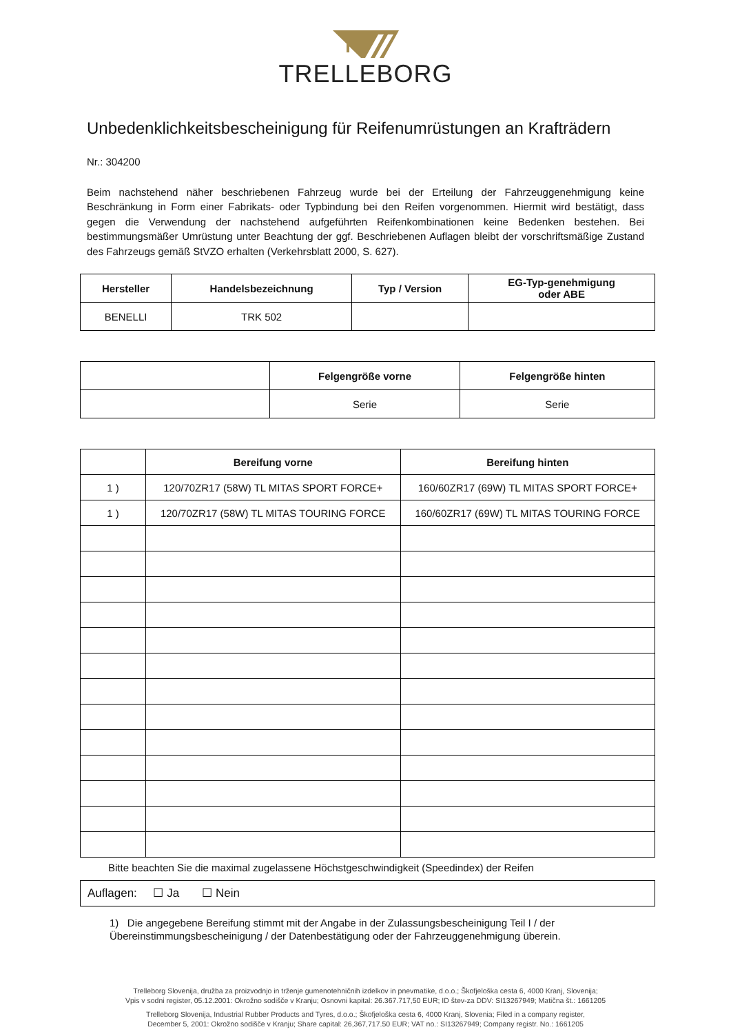TRELLEBORG
Unbedenklichkeitsbescheinigung für Reifenumrüstungen an Krafträdern
Nr.: 304200
Beim nachstehend näher beschriebenen Fahrzeug wurde bei der Erteilung der Fahrzeuggenehmigung keine Beschränkung in Form einer Fabrikats- oder Typbindung bei den Reifen vorgenommen. Hiermit wird bestätigt, dass gegen die Verwendung der nachstehend aufgeführten Reifenkombinationen keine Bedenken bestehen. Bei bestimmungsmäßer Umrüstung unter Beachtung der ggf. Beschriebenen Auflagen bleibt der vorschriftsmäßige Zustand des Fahrzeugs gemäß StVZO erhalten (Verkehrsblatt 2000, S. 627).
| Hersteller | Handelsbezeichnung | Typ / Version | EG-Typ-genehmigung oder ABE |
| --- | --- | --- | --- |
| BENELLI | TRK 502 | | |
| | Felgengröße vorne | Felgengröße hinten |
| --- | --- | --- |
| | Serie | Serie |
| | Bereifung vorne | Bereifung hinten |
| --- | --- | --- |
| 1 ) | 120/70ZR17 (58W) TL MITAS SPORT FORCE+ | 160/60ZR17 (69W) TL MITAS SPORT FORCE+ |
| 1 ) | 120/70ZR17 (58W) TL MITAS TOURING FORCE | 160/60ZR17 (69W) TL MITAS TOURING FORCE |
Bitte beachten Sie die maximal zugelassene Höchstgeschwindigkeit (Speedindex) der Reifen
Auflagen: ☐ Ja ☐ Nein
1) Die angegebene Bereifung stimmt mit der Angabe in der Zulassungsbescheinigung Teil I / der
Übereinstimmungsbescheinigung / der Datenbestätigung oder der Fahrzeuggenehmigung überein.
Trelleborg Slovenija, družba za proizvodnjo in trženje gumenotehničnih izdelkov in pnevmatike, d.o.o.; Škofjeloška cesta 6, 4000 Kranj, Slovenija;
Vpis v sodni register, 05.12.2001: Okrožno sodišče v Kranju; Osnovni kapital: 26.367.717,50 EUR; ID štev-za DDV: SI13267949; Matična št.: 1661205
Trelleborg Slovenija, Industrial Rubber Products and Tyres, d.o.o.; Škofjeloška cesta 6, 4000 Kranj, Slovenia; Filed in a company register,
December 5, 2001: Okrožno sodišče v Kranju; Share capital: 26,367,717.50 EUR; VAT no.: SI13267949; Company registr. No.: 1661205